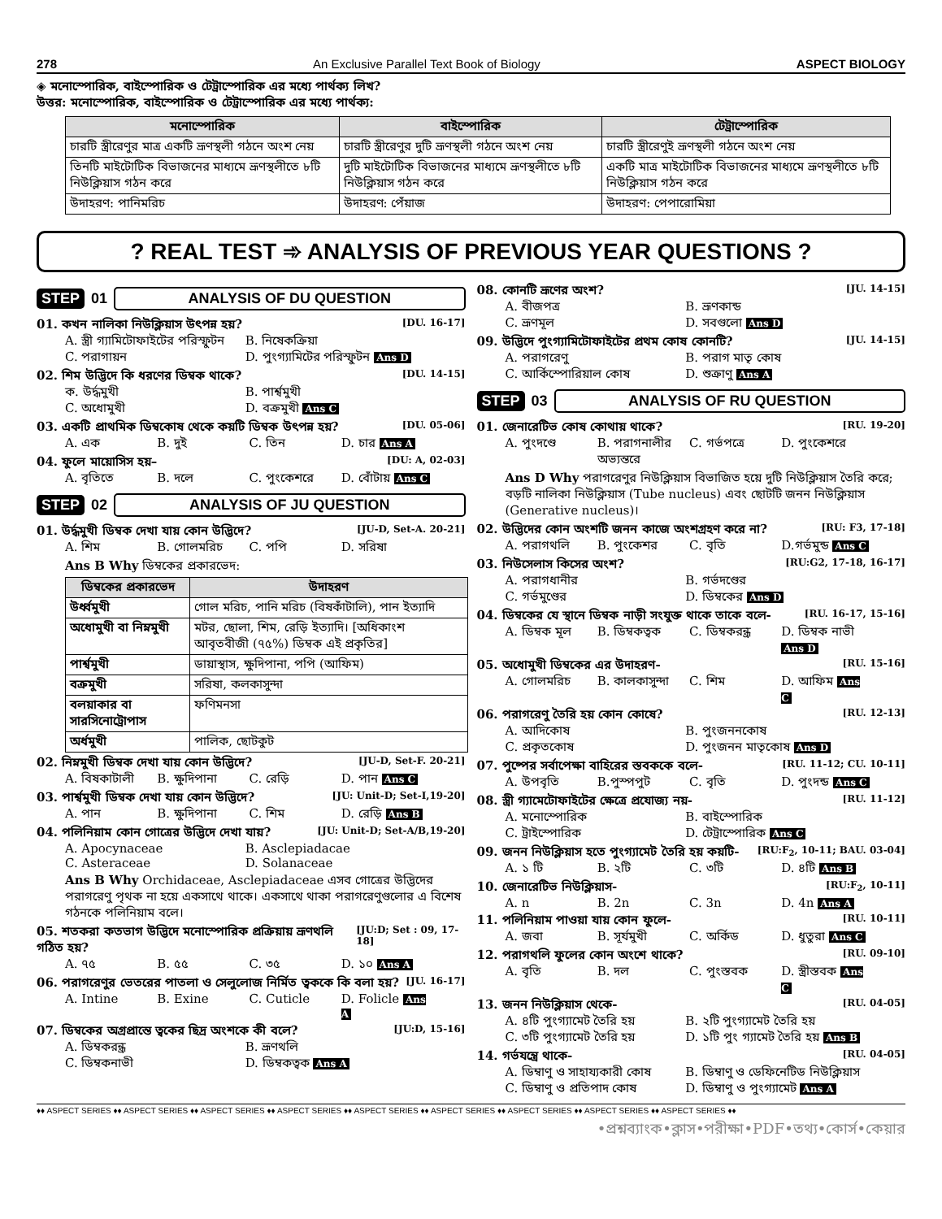278 An Exclusive Parallel Text Book of Biology ASPECT BIOLOGY
◈ মনোস্পোরিক, বাইস্পোরিক ও টেট্রাস্পোরিক এর মধ্যে পার্থক্য লিখ?
উত্তর: মনোস্পোরিক, বাইস্পোরিক ও টেট্রাস্পোরিক এর মধ্যে পার্থক্য:
| মনোস্পোরিক | বাইস্পোরিক | টেট্রাস্পোরিক |
| --- | --- | --- |
| চারটি স্ত্রীরেণুর মাত্র একটি ভ্রূণস্থলী গঠনে অংশ নেয় | চারটি স্ত্রীরেণুর দুটি ভ্রূণস্থলী গঠনে অংশ নেয় | চারটি স্ত্রীরেণুই ভ্রূণস্থলী গঠনে অংশ নেয় |
| তিনটি মাইটোটিক বিভাজনের মাধ্যমে ভ্রূণস্থলীতে ৮টি নিউক্লিয়াস গঠন করে | দুটি মাইটোটিক বিভাজনের মাধ্যমে ভ্রূণস্থলীতে ৮টি নিউক্লিয়াস গঠন করে | একটি মাত্র মাইটোটিক বিভাজনের মাধ্যমে ভ্রূণস্থলীতে ৮টি নিউক্লিয়াস গঠন করে |
| উদাহরণ: পানিমরিচ | উদাহরণ: পেঁয়াজ | উদাহরণ: পেপারোমিয়া |
? REAL TEST ➾ ANALYSIS OF PREVIOUS YEAR QUESTIONS ?
STEP 01 ANALYSIS OF DU QUESTION
01. কখন নালিকা নিউক্লিয়াস উৎপন্ন হয়? [DU. 16-17]
A. স্ত্রী গ্যামিটোফাইটের পরিস্ফুটন B. নিষেকক্রিয়া C. পরাগায়ন D. পুংগ্যামিটের পরিস্ফুটন Ans D
02. শিম উদ্ভিদে কি ধরণের ডিম্বক থাকে? [DU. 14-15]
ক. উর্দ্ধমুখী B. পার্শ্বমুখী C. অধোমুখী D. বক্রমুখী Ans C
03. একটি প্রাথমিক ডিম্বকোষ থেকে কয়টি ডিম্বক উৎপন্ন হয়? [DU. 05-06]
A. এক B. দুই C. তিন D. চার Ans A
04. ফুলে মায়োসিস হয়– [DU: A, 02-03]
A. বৃতিতে B. দলে C. পুংকেশরে D. বোঁটায় Ans C
STEP 02 ANALYSIS OF JU QUESTION
01. উর্দ্ধমুখী ডিম্বক দেখা যায় কোন উদ্ভিদে? [JU-D, Set-A. 20-21]
A. শিম B. গোলমরিচ C. পপি D. সরিষা
Ans B Why ডিম্বকের প্রকারভেদ:
| ডিম্বকের প্রকারভেদ | উদাহরণ |
| --- | --- |
| উর্ধ্বমুখী | গোল মরিচ, পানি মরিচ (বিষকাঁটালি), পান ইত্যাদি |
| অধোমুখী বা নিম্নমুখী | মটর, ছোলা, শিম, রেড়ি ইত্যাদি। [অধিকাংশ আবৃতবীজী (৭৫%) ডিম্বক এই প্রকৃতির] |
| পার্শ্বমুখী | ডায়াস্থাস, ক্ষুদিপানা, পপি (আফিম) |
| বক্রমুখী | সরিষা, কলকাসুন্দা |
| বলয়াকার বা সারসিনোট্রোপাস | ফণিমনসা |
| অর্ধমুখী | পালিক, ছোটকুট |
02. নিম্নমুখী ডিম্বক দেখা যায় কোন উদ্ভিদে? [JU-D, Set-F. 20-21]
A. বিষকাটালী B. ক্ষুদিপানা C. রেড়ি D. পান Ans C
03. পার্শ্বমুখী ডিম্বক দেখা যায় কোন উদ্ভিদে? [JU: Unit-D; Set-I,19-20]
A. পান B. ক্ষুদিপানা C. শিম D. রেড়ি Ans B
04. পলিনিয়াম কোন গোত্রের উদ্ভিদে দেখা যায়? [JU: Unit-D; Set-A/B,19-20]
A. Apocynaceae B. Asclepiadacae C. Asteraceae D. Solanaceae
Ans B Why Orchidaceae, Asclepiadaceae এসব গোত্রের উদ্ভিদের পরাগরেণু পৃথক না হয়ে একসাথে থাকে। একসাথে থাকা পরাগরেণুগুলোর এ বিশেষ গঠনকে পলিনিয়াম বলে।
05. শতকরা কতভাগ উদ্ভিদে মনোস্পোরিক প্রক্রিয়ায় ভ্রূণথলি গঠিত হয়? [JU:D; Set : 09, 17-18]
A. ৭৫ B. ৫৫ C. ৩৫ D. ১০ Ans A
06. পরাগরেণুর ভেতরের পাতলা ও সেলুলোজ নির্মিত ত্বককে কি বলা হয়? [JU. 16-17]
A. Intine B. Exine C. Cuticle D. Folicle Ans A
07. ডিম্বকের অগ্রপ্রান্তে ত্বকের ছিদ্র অংশকে কী বলে? [JU:D, 15-16]
A. ডিম্বকরন্ধ্র B. ভ্রূণথলি C. ডিম্বকনাভী D. ডিম্বকত্বক Ans A
08. কোনটি ভ্রূণের অংশ? [JU. 14-15]
A. বীজপত্র B. ভ্রূণকান্ড C. ভ্রূণমূল D. সবগুলো Ans D
09. উদ্ভিদে পুংগ্যামিটোফাইটের প্রথম কোষ কোনটি? [JU. 14-15]
A. পরাগরেণু B. পরাগ মাতৃ কোষ C. আর্কিস্পোরিয়াল কোষ D. শুক্রাণু Ans A
STEP 03 ANALYSIS OF RU QUESTION
01. জেনারেটিভ কোষ কোথায় থাকে? [RU. 19-20]
A. পুংদণ্ডে B. পরাগনালীর অভ্যন্তরে C. গর্ভপত্রে D. পুংকেশরে
Ans D Why পরাগরেণুর নিউক্লিয়াস বিভাজিত হয়ে দুটি নিউক্লিয়াস তৈরি করে; বড়টি নালিকা নিউক্লিয়াস (Tube nucleus) এবং ছোটটি জনন নিউক্লিয়াস (Generative nucleus)।
02. উদ্ভিদের কোন অংশটি জনন কাজে অংশগ্রহণ করে না? [RU: F3, 17-18]
A. পরাগথলি B. পুংকেশর C. বৃতি D.গর্ভমুন্ড Ans C
03. নিউসেলাস কিসের অংশ? [RU:G2, 17-18, 16-17]
A. পরাগধানীর B. গর্ভদণ্ডের C. গর্ভমুণ্ডের D. ডিম্বকের Ans D
04. ডিম্বকের যে স্থানে ডিম্বক নাড়ী সংযুক্ত থাকে তাকে বলে- [RU. 16-17, 15-16]
A. ডিম্বক মূল B. ডিম্বকত্বক C. ডিম্বকরন্ধ্র D. ডিম্বক নাভী Ans D
05. অধোমুখী ডিম্বকের এর উদাহরণ- [RU. 15-16]
A. গোলমরিচ B. কালকাসুন্দা C. শিম D. আফিম Ans C
06. পরাগরেণু তৈরি হয় কোন কোষে? [RU. 12-13]
A. আদিকোষ B. পুংজননকোষ C. প্রকৃতকোষ D. পুংজনন মাতৃকোষ Ans D
07. পুষ্পের সর্বাপেক্ষা বাহিরের স্তবককে বলে- [RU. 11-12; CU. 10-11]
A. উপবৃতি B.পুস্পপুট C. বৃতি D. পুংদন্ড Ans C
08. স্ত্রী গ্যামেটোফাইটের ক্ষেত্রে প্রযোজ্য নয়- [RU. 11-12]
A. মনোস্পোরিক B. বাইস্পোরিক C. ট্রাইস্পোরিক D. টেট্রাস্পোরিক Ans C
09. জনন নিউক্লিয়াস হতে পুংগ্যামেট তৈরি হয় কয়টি- [RU:F<sub>2</sub>, 10-11; BAU. 03-04]
A. ১ টি B. ২টি C. ৩টি D. ৪টি Ans B
10. জেনারেটিভ নিউক্লিয়াস- [RU:F<sub>2</sub>, 10-11]
A. n B. 2n C. 3n D. 4n Ans A
11. পলিনিয়াম পাওয়া যায় কোন ফুলে- [RU. 10-11]
A. জবা B. সূর্যমুখী C. অর্কিড D. ধুতুরা Ans C
12. পরাগথলি ফুলের কোন অংশে থাকে? [RU. 09-10]
A. বৃতি B. দল C. পুংস্তবক D. স্ত্রীস্তবক Ans C
13. জনন নিউক্লিয়াস থেকে- [RU. 04-05]
A. ৪টি পুংগ্যামেট তৈরি হয় B. ২টি পুংগ্যামেট তৈরি হয় C. ৩টি পুংগ্যামেট তৈরি হয় D. ১টি পুং গ্যামেট তৈরি হয় Ans B
14. গর্ভযন্ত্রে থাকে- [RU. 04-05]
A. ডিম্বাণু ও সাহায্যকারী কোষ B. ডিম্বাণু ও ডেফিনেটিড নিউক্লিয়াস C. ডিম্বাণু ও প্রতিপাদ কোষ D. ডিম্বাণু ও পুংগ্যামেট Ans A
♦♦ ASPECT SERIES ♦♦ ASPECT SERIES ♦♦ ASPECT SERIES ♦♦ ASPECT SERIES ♦♦ ASPECT SERIES ♦♦ ASPECT SERIES ♦♦ ASPECT SERIES ♦♦ ASPECT SERIES ♦♦ ASPECT SERIES ♦♦
•প্রশ্নব্যাংক•ক্লাস•পরীক্ষা•PDF•তথ্য•কোর্স•কেয়ার